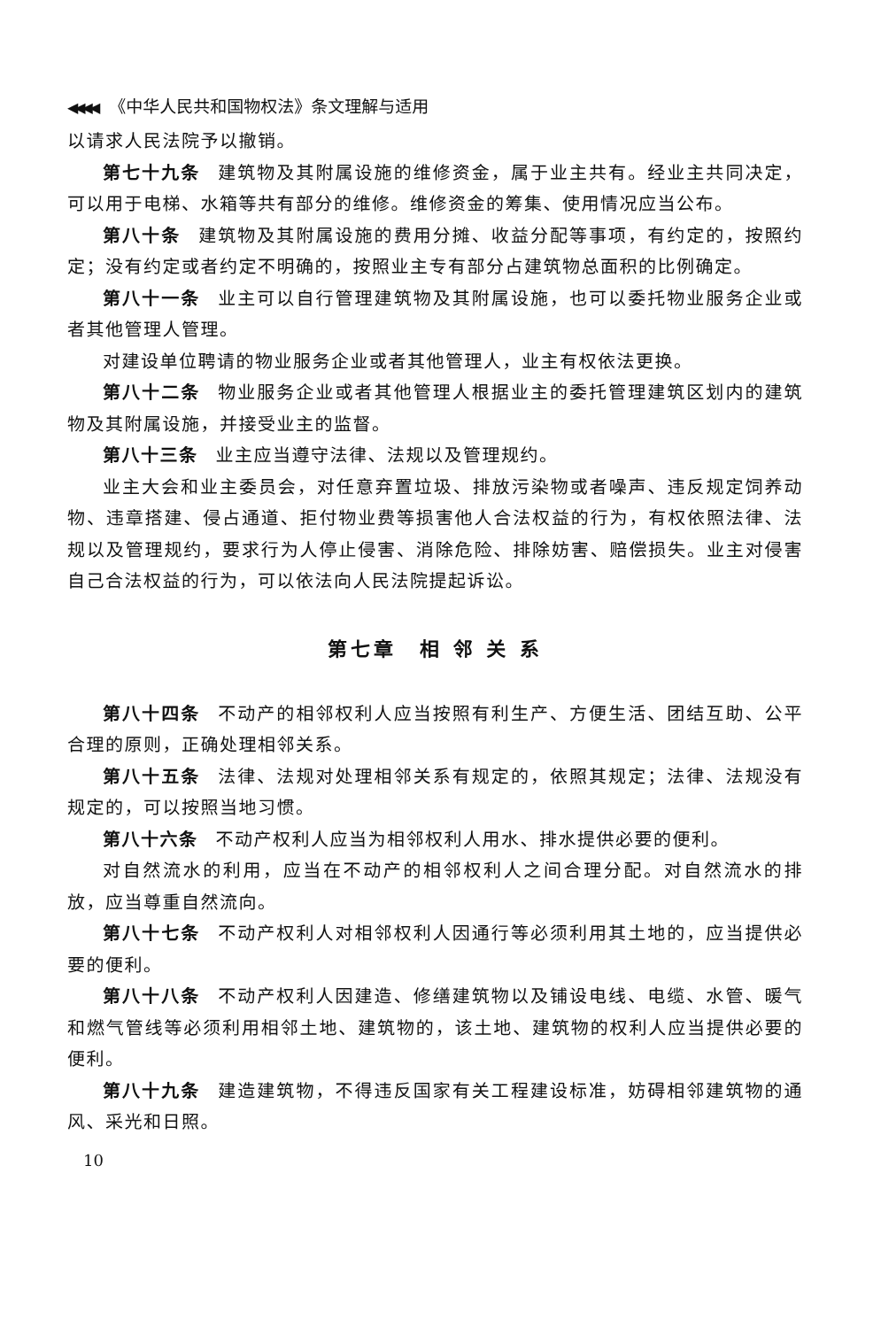◀◀◀◀ 《中华人民共和国物权法》条文理解与适用
以请求人民法院予以撤销。
第七十九条 建筑物及其附属设施的维修资金，属于业主共有。经业主共同决定，可以用于电梯、水箱等共有部分的维修。维修资金的筹集、使用情况应当公布。
第八十条 建筑物及其附属设施的费用分摊、收益分配等事项，有约定的，按照约定；没有约定或者约定不明确的，按照业主专有部分占建筑物总面积的比例确定。
第八十一条 业主可以自行管理建筑物及其附属设施，也可以委托物业服务企业或者其他管理人管理。
对建设单位聘请的物业服务企业或者其他管理人，业主有权依法更换。
第八十二条 物业服务企业或者其他管理人根据业主的委托管理建筑区划内的建筑物及其附属设施，并接受业主的监督。
第八十三条 业主应当遵守法律、法规以及管理规约。
业主大会和业主委员会，对任意弃置垃圾、排放污染物或者噪声、违反规定饲养动物、违章搭建、侵占通道、拒付物业费等损害他人合法权益的行为，有权依照法律、法规以及管理规约，要求行为人停止侵害、消除危险、排除妨害、赔偿损失。业主对侵害自己合法权益的行为，可以依法向人民法院提起诉讼。
第七章　相 邻 关 系
第八十四条 不动产的相邻权利人应当按照有利生产、方便生活、团结互助、公平合理的原则，正确处理相邻关系。
第八十五条 法律、法规对处理相邻关系有规定的，依照其规定；法律、法规没有规定的，可以按照当地习惯。
第八十六条 不动产权利人应当为相邻权利人用水、排水提供必要的便利。
对自然流水的利用，应当在不动产的相邻权利人之间合理分配。对自然流水的排放，应当尊重自然流向。
第八十七条 不动产权利人对相邻权利人因通行等必须利用其土地的，应当提供必要的便利。
第八十八条 不动产权利人因建造、修缮建筑物以及铺设电线、电缆、水管、暖气和燃气管线等必须利用相邻土地、建筑物的，该土地、建筑物的权利人应当提供必要的便利。
第八十九条 建造建筑物，不得违反国家有关工程建设标准，妨碍相邻建筑物的通风、采光和日照。
10